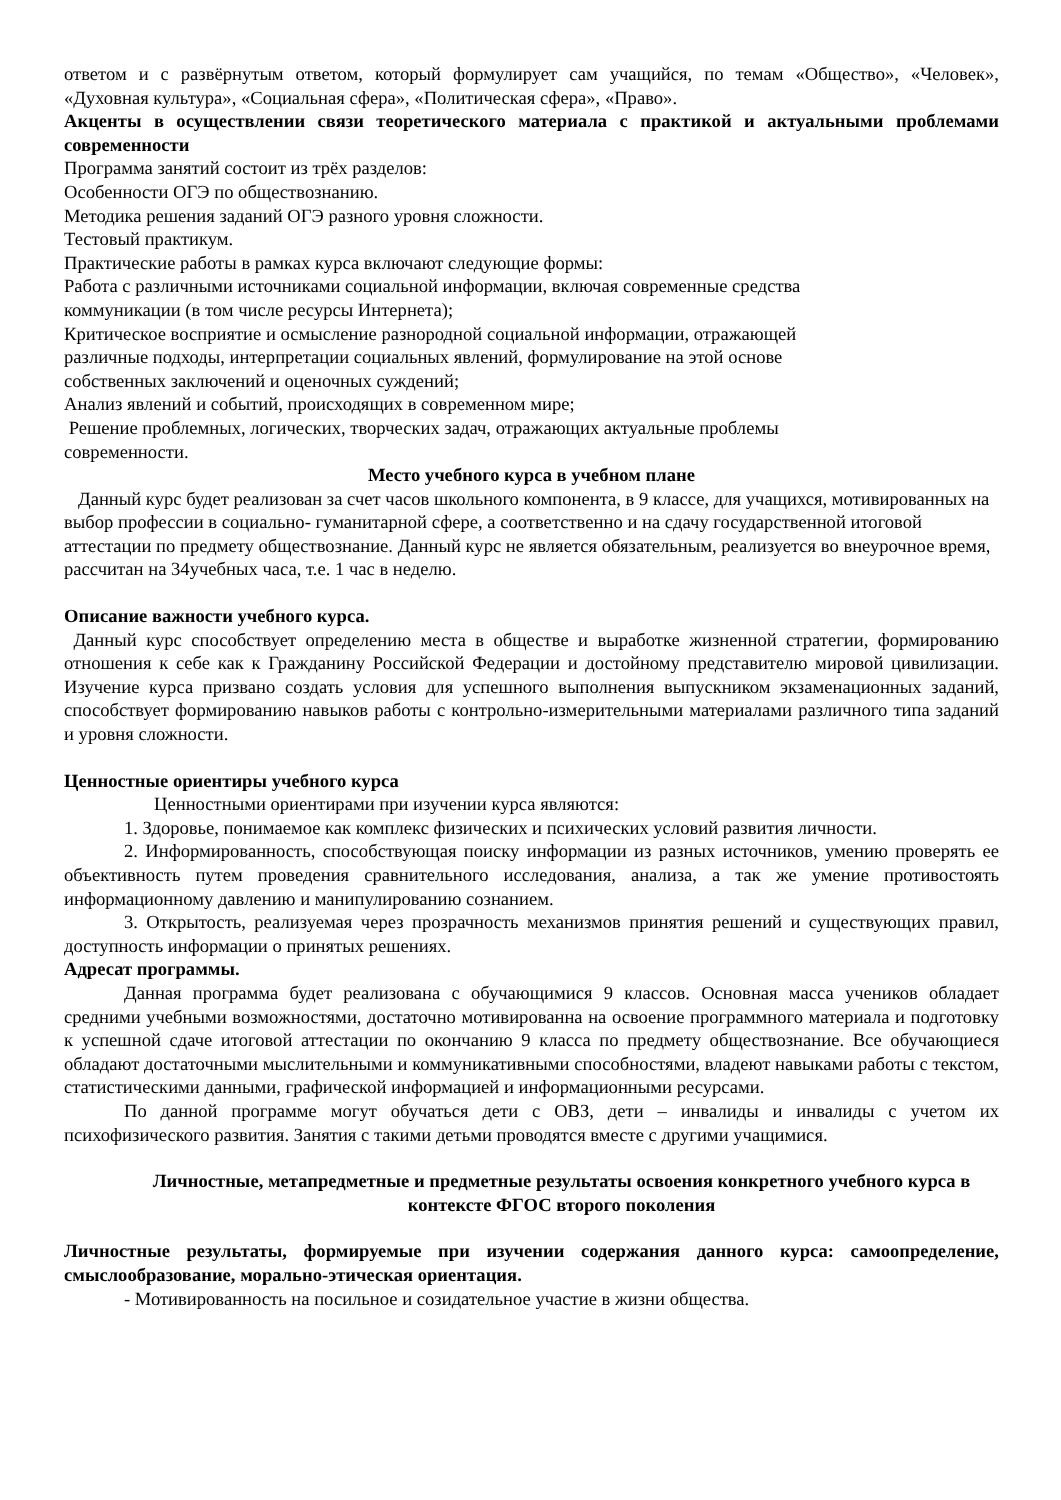ответом и с развёрнутым ответом, который формулирует сам учащийся, по темам «Общество», «Человек», «Духовная культура», «Социальная сфера», «Политическая сфера», «Право».
Акценты в осуществлении связи теоретического материала с практикой и актуальными проблемами современности
Программа занятий состоит из трёх разделов:
Особенности ОГЭ по обществознанию.
Методика решения заданий ОГЭ разного уровня сложности.
Тестовый практикум.
Практические работы в рамках курса включают следующие формы:
Работа с различными источниками социальной информации, включая современные средства
коммуникации (в том числе ресурсы Интернета);
Критическое восприятие и осмысление разнородной социальной информации, отражающей
различные подходы, интерпретации социальных явлений, формулирование на этой основе
собственных заключений и оценочных суждений;
Анализ явлений и событий, происходящих в современном мире;
Решение проблемных, логических, творческих задач, отражающих актуальные проблемы
современности.
Место учебного курса в учебном плане
Данный курс будет реализован за счет часов школьного компонента, в 9 классе, для учащихся, мотивированных на выбор профессии в социально- гуманитарной сфере, а соответственно и на сдачу государственной итоговой аттестации по предмету обществознание. Данный курс не является обязательным, реализуется во внеурочное время, рассчитан на 34учебных часа, т.е. 1 час в неделю.
Описание важности учебного курса.
Данный курс способствует определению места в обществе и выработке жизненной стратегии, формированию отношения к себе как к Гражданину Российской Федерации и достойному представителю мировой цивилизации. Изучение курса призвано создать условия для успешного выполнения выпускником экзаменационных заданий, способствует формированию навыков работы с контрольно-измерительными материалами различного типа заданий и уровня сложности.
Ценностные ориентиры учебного курса
Ценностными ориентирами при изучении курса являются:
1. Здоровье, понимаемое как комплекс физических и психических условий развития личности.
2. Информированность, способствующая поиску информации из разных источников, умению проверять ее объективность путем проведения сравнительного исследования, анализа, а так же умение противостоять информационному давлению и манипулированию сознанием.
3. Открытость, реализуемая через прозрачность механизмов принятия решений и существующих правил, доступность информации о принятых решениях.
Адресат программы.
Данная программа будет реализована с обучающимися 9 классов. Основная масса учеников обладает средними учебными возможностями, достаточно мотивированна на освоение программного материала и подготовку к успешной сдаче итоговой аттестации по окончанию 9 класса по предмету обществознание. Все обучающиеся обладают достаточными мыслительными и коммуникативными способностями, владеют навыками работы с текстом, статистическими данными, графической информацией и информационными ресурсами.
По данной программе могут обучаться дети с ОВЗ, дети – инвалиды и инвалиды с учетом их психофизического развития. Занятия с такими детьми проводятся вместе с другими учащимися.
Личностные, метапредметные и предметные результаты освоения конкретного учебного курса в контексте ФГОС второго поколения
Личностные результаты, формируемые при изучении содержания данного курса: самоопределение, смыслообразование, морально-этическая ориентация.
- Мотивированность на посильное и созидательное участие в жизни общества.